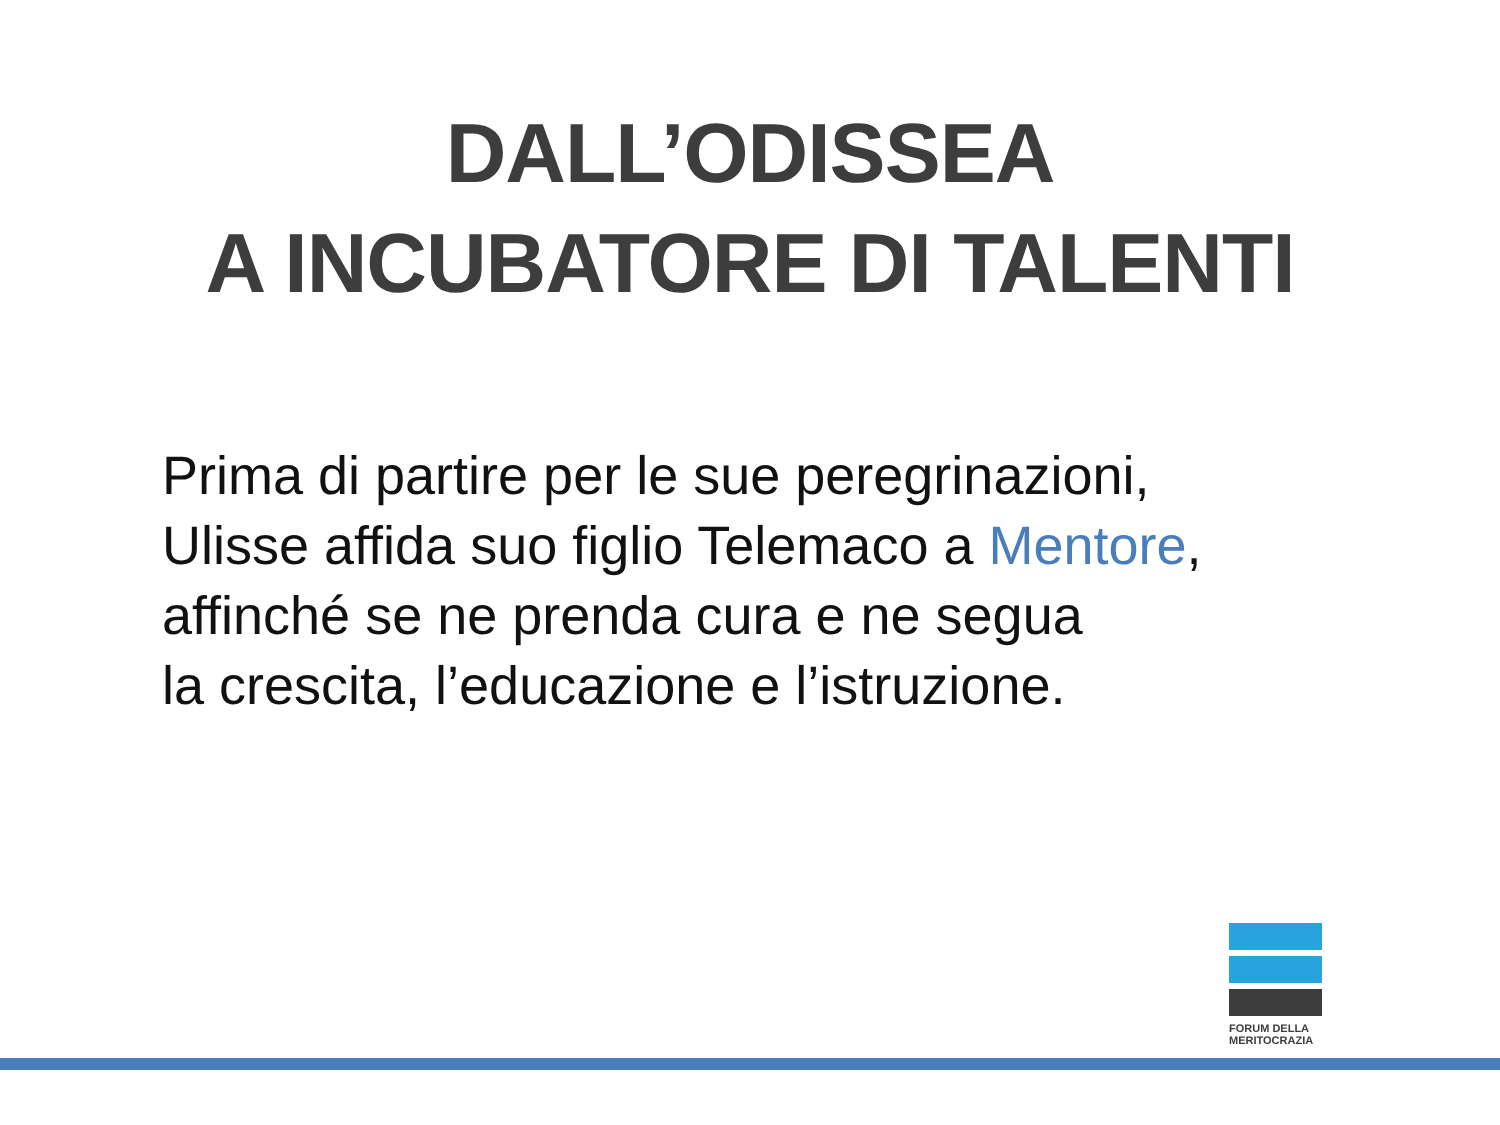DALL’ODISSEA
A INCUBATORE DI TALENTI
Prima di partire per le sue peregrinazioni,
Ulisse affida suo figlio Telemaco a Mentore,
affinché se ne prenda cura e ne segua
la crescita, l’educazione e l’istruzione.
FORUM DELLA
MERITOCRAZIA